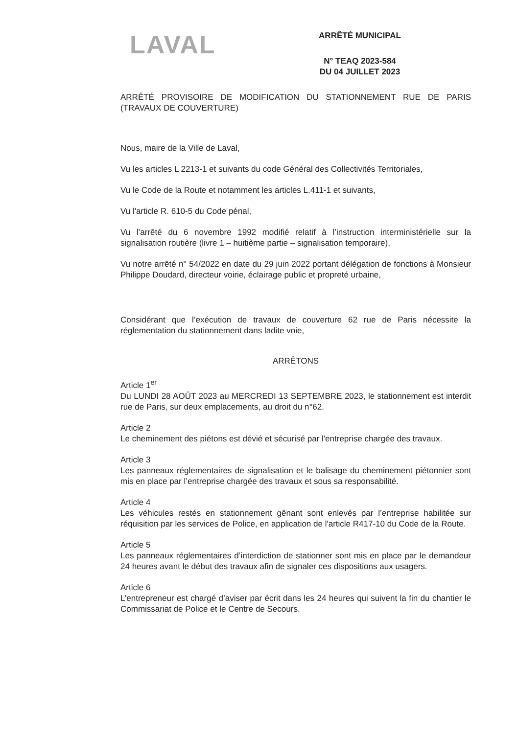LAVAL
ARRÊTÉ MUNICIPAL
N° TEAQ 2023-584
DU 04 JUILLET 2023
ARRÊTÉ PROVISOIRE DE MODIFICATION DU STATIONNEMENT RUE DE PARIS (TRAVAUX DE COUVERTURE)
Nous, maire de la Ville de Laval,
Vu les articles L 2213-1 et suivants du code Général des Collectivités Territoriales,
Vu le Code de la Route et notamment les articles L.411-1 et suivants,
Vu l'article R. 610-5 du Code pénal,
Vu l’arrêté du 6 novembre 1992 modifié relatif à l’instruction interministérielle sur la signalisation routière (livre 1 – huitième partie – signalisation temporaire),
Vu notre arrêté n° 54/2022 en date du 29 juin 2022 portant délégation de fonctions à Monsieur Philippe Doudard, directeur voirie, éclairage public et propreté urbaine,
Considérant que l’exécution de travaux de couverture 62 rue de Paris nécessite la réglementation du stationnement dans ladite voie,
ARRÊTONS
Article 1<sup>er</sup>
Du LUNDI 28 AOÛT 2023 au MERCREDI 13 SEPTEMBRE 2023, le stationnement est interdit rue de Paris, sur deux emplacements, au droit du n°62.
Article 2
Le cheminement des piétons est dévié et sécurisé par l'entreprise chargée des travaux.
Article 3
Les panneaux réglementaires de signalisation et le balisage du cheminement piétonnier sont mis en place par l’entreprise chargée des travaux et sous sa responsabilité.
Article 4
Les véhicules restés en stationnement gênant sont enlevés par l’entreprise habilitée sur réquisition par les services de Police, en application de l'article R417-10 du Code de la Route.
Article 5
Les panneaux réglementaires d’interdiction de stationner sont mis en place par le demandeur 24 heures avant le début des travaux afin de signaler ces dispositions aux usagers.
Article 6
L’entrepreneur est chargé d’aviser par écrit dans les 24 heures qui suivent la fin du chantier le Commissariat de Police et le Centre de Secours.